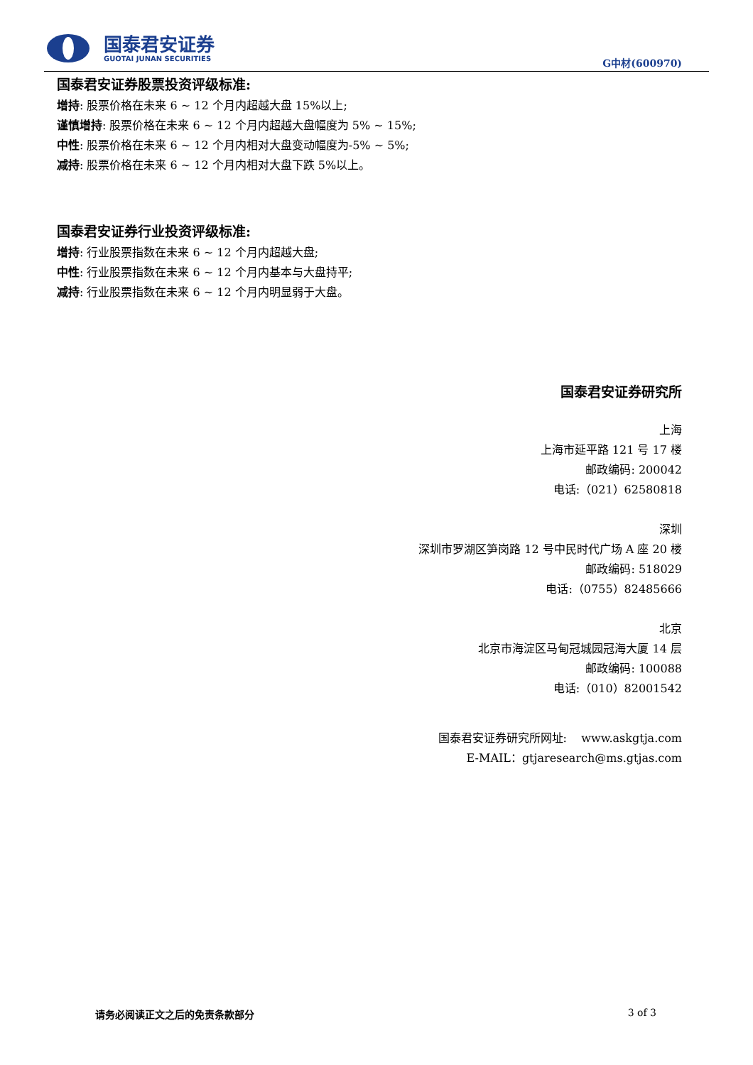国泰君安证券
GUOTAI JUNAN SECURITIES
G中材(600970)
国泰君安证券股票投资评级标准:
增持: 股票价格在未来 6 ~ 12 个月内超越大盘 15%以上;
谨慎增持: 股票价格在未来 6 ~ 12 个月内超越大盘幅度为 5% ~ 15%;
中性: 股票价格在未来 6 ~ 12 个月内相对大盘变动幅度为-5% ~ 5%;
减持: 股票价格在未来 6 ~ 12 个月内相对大盘下跌 5%以上。
国泰君安证券行业投资评级标准:
增持: 行业股票指数在未来 6 ~ 12 个月内超越大盘;
中性: 行业股票指数在未来 6 ~ 12 个月内基本与大盘持平;
减持: 行业股票指数在未来 6 ~ 12 个月内明显弱于大盘。
国泰君安证券研究所
上海
上海市延平路 121 号 17 楼
邮政编码: 200042
电话:（021）62580818
深圳
深圳市罗湖区笋岗路 12 号中民时代广场 A 座 20 楼
邮政编码: 518029
电话:（0755）82485666
北京
北京市海淀区马甸冠城园冠海大厦 14 层
邮政编码: 100088
电话:（010）82001542
国泰君安证券研究所网址: www.askgtja.com
E-MAIL：gtjaresearch@ms.gtjas.com
请务必阅读正文之后的免责条款部分 3 of 3